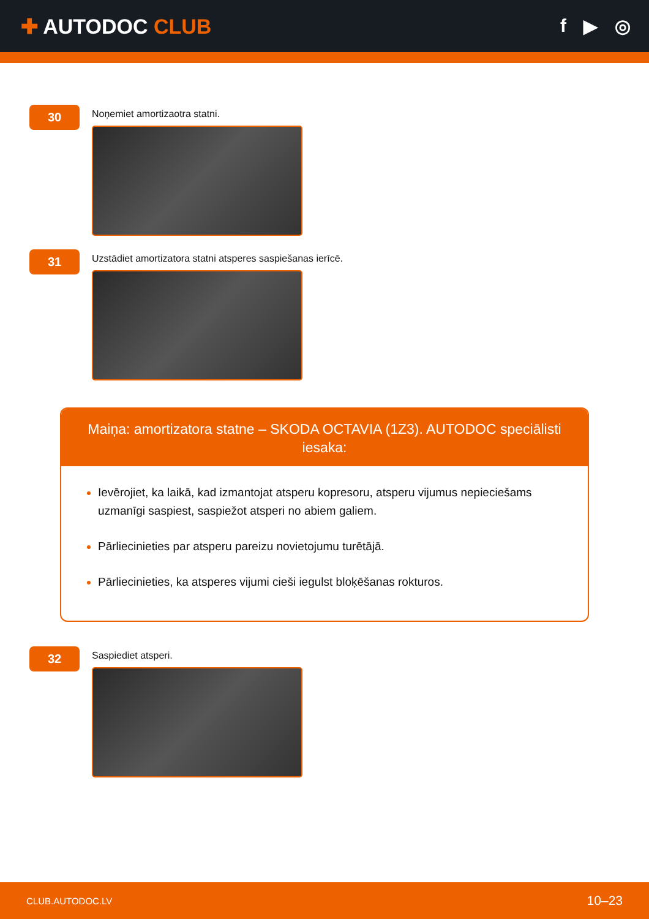✚ AUTODOC CLUB f ▶ ◎
30
Noņemiet amortizaotra statni.
31
Uzstādiet amortizatora statni atsperes saspiešanas ierīcē.
Maiņa: amortizatora statne – SKODA OCTAVIA (1Z3). AUTODOC speciālisti iesaka:
Ievērojiet, ka laikā, kad izmantojat atsperu kopresoru, atsperu vijumus nepieciešams uzmanīgi saspiest, saspiežot atsperi no abiem galiem.
Pārliecinieties par atsperu pareizu novietojumu turētājā.
Pārliecinieties, ka atsperes vijumi cieši iegulst bloķēšanas rokturos.
32
Saspiediet atsperi.
CLUB.AUTODOC.LV 10–23